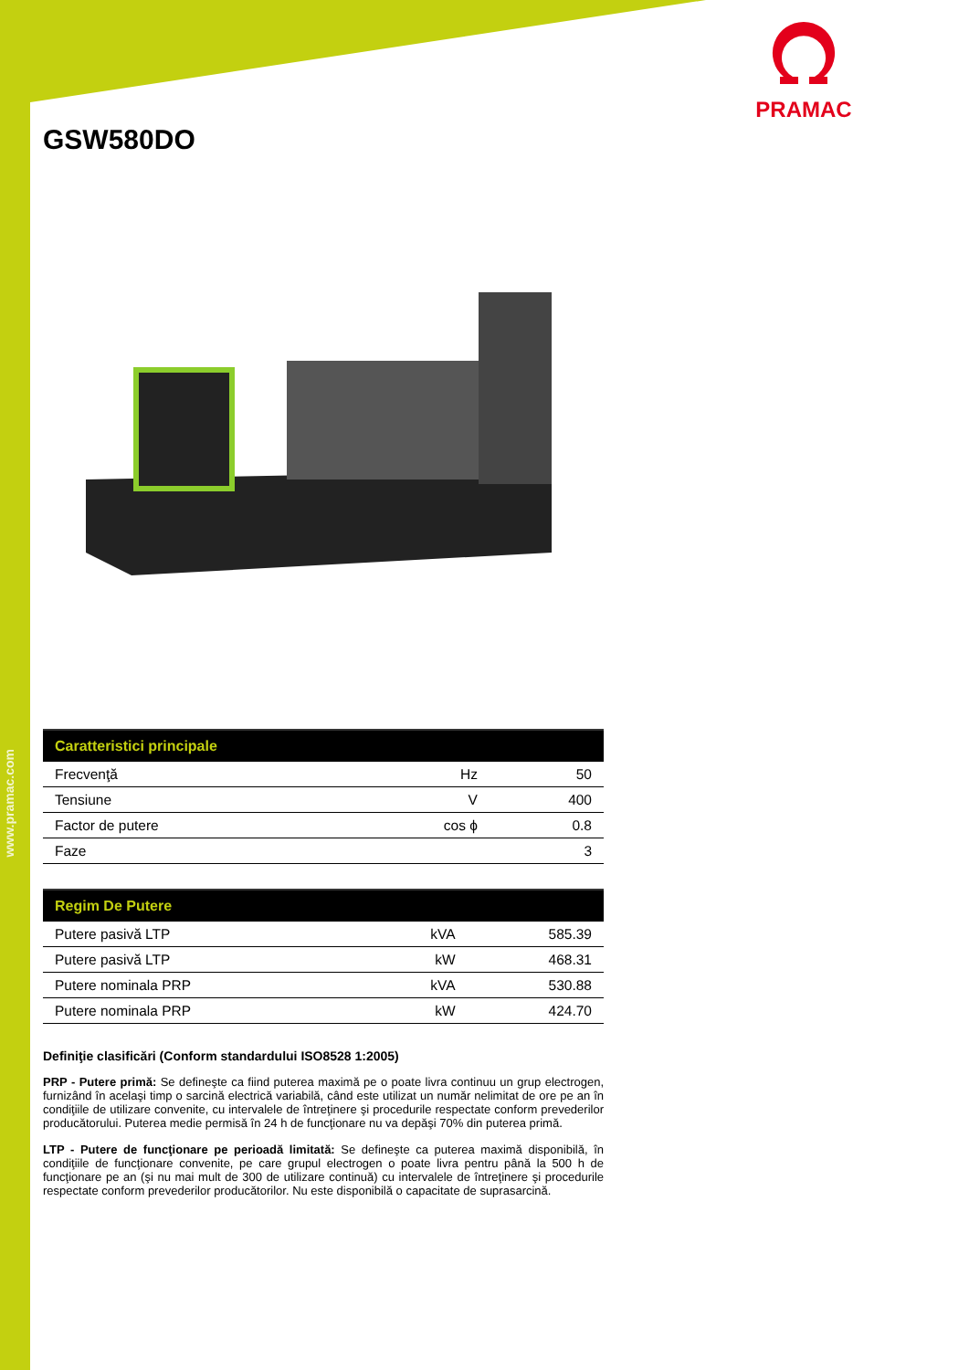www.pramac.com
PRAMAC
GSW580DO
| Caratteristici principale | | |
| --- | --- | --- |
| Frecvenţă | Hz | 50 |
| Tensiune | V | 400 |
| Factor de putere | cos ϕ | 0.8 |
| Faze | | 3 |
| Regim De Putere | | |
| --- | --- | --- |
| Putere pasivă LTP | kVA | 585.39 |
| Putere pasivă LTP | kW | 468.31 |
| Putere nominala PRP | kVA | 530.88 |
| Putere nominala PRP | kW | 424.70 |
Definiţie clasificări (Conform standardului ISO8528 1:2005)
PRP - Putere primă: Se defineşte ca fiind puterea maximă pe o poate livra continuu un grup electrogen, furnizând în acelaşi timp o sarcină electrică variabilă, când este utilizat un număr nelimitat de ore pe an în condiţiile de utilizare convenite, cu intervalele de întreţinere şi procedurile respectate conform prevederilor producătorului. Puterea medie permisă în 24 h de funcţionare nu va depăşi 70% din puterea primă.
LTP - Putere de funcţionare pe perioadă limitată: Se defineşte ca puterea maximă disponibilă, în condiţiile de funcţionare convenite, pe care grupul electrogen o poate livra pentru până la 500 h de funcţionare pe an (şi nu mai mult de 300 de utilizare continuă) cu intervalele de întreţinere şi procedurile respectate conform prevederilor producătorilor. Nu este disponibilă o capacitate de suprasarcină.